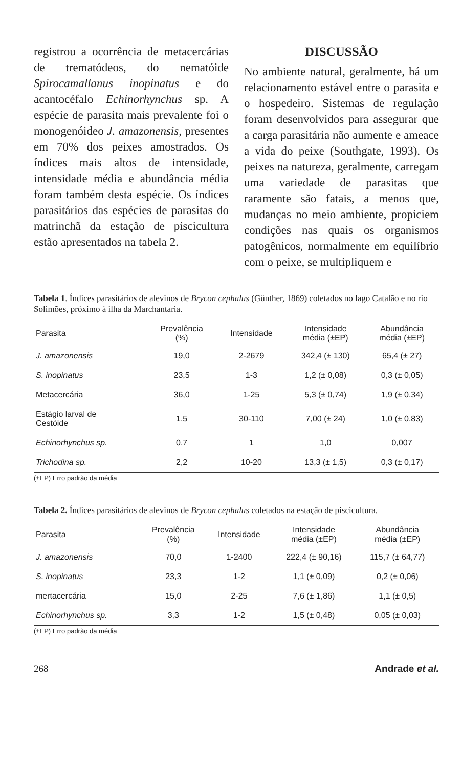registrou a ocorrência de metacercárias de trematódeos, do nematóide Spirocamallanus inopinatus e do acantocéfalo Echinorhynchus sp. A espécie de parasita mais prevalente foi o monogenóideo J. amazonensis, presentes em 70% dos peixes amostrados. Os índices mais altos de intensidade, intensidade média e abundância média foram também desta espécie. Os índices parasitários das espécies de parasitas do matrinchã da estação de piscicultura estão apresentados na tabela 2.
DISCUSSÃO
No ambiente natural, geralmente, há um relacionamento estável entre o parasita e o hospedeiro. Sistemas de regulação foram desenvolvidos para assegurar que a carga parasitária não aumente e ameace a vida do peixe (Southgate, 1993). Os peixes na natureza, geralmente, carregam uma variedade de parasitas que raramente são fatais, a menos que, mudanças no meio ambiente, propiciem condições nas quais os organismos patogênicos, normalmente em equilíbrio com o peixe, se multipliquem e
Tabela 1. Índices parasitários de alevinos de Brycon cephalus (Günther, 1869) coletados no lago Catalão e no rio Solimões, próximo à ilha da Marchantaria.
| Parasita | Prevalência (%) | Intensidade | Intensidade média (±EP) | Abundância média (±EP) |
| --- | --- | --- | --- | --- |
| J. amazonensis | 19,0 | 2-2679 | 342,4 (± 130) | 65,4 (± 27) |
| S. inopinatus | 23,5 | 1-3 | 1,2 (± 0,08) | 0,3 (± 0,05) |
| Metacercária | 36,0 | 1-25 | 5,3 (± 0,74) | 1,9 (± 0,34) |
| Estágio larval de Cestóide | 1,5 | 30-110 | 7,00 (± 24) | 1,0 (± 0,83) |
| Echinorhynchus sp. | 0,7 | 1 | 1,0 | 0,007 |
| Trichodina sp. | 2,2 | 10-20 | 13,3 (± 1,5) | 0,3 (± 0,17) |
(±EP) Erro padrão da média
Tabela 2. Índices parasitários de alevinos de Brycon cephalus coletados na estação de piscicultura.
| Parasita | Prevalência (%) | Intensidade | Intensidade média (±EP) | Abundância média (±EP) |
| --- | --- | --- | --- | --- |
| J. amazonensis | 70,0 | 1-2400 | 222,4 (± 90,16) | 115,7 (± 64,77) |
| S. inopinatus | 23,3 | 1-2 | 1,1 (± 0,09) | 0,2 (± 0,06) |
| mertacercária | 15,0 | 2-25 | 7,6 (± 1,86) | 1,1 (± 0,5) |
| Echinorhynchus sp. | 3,3 | 1-2 | 1,5 (± 0,48) | 0,05 (± 0,03) |
(±EP) Erro padrão da média
268 Andrade et al.